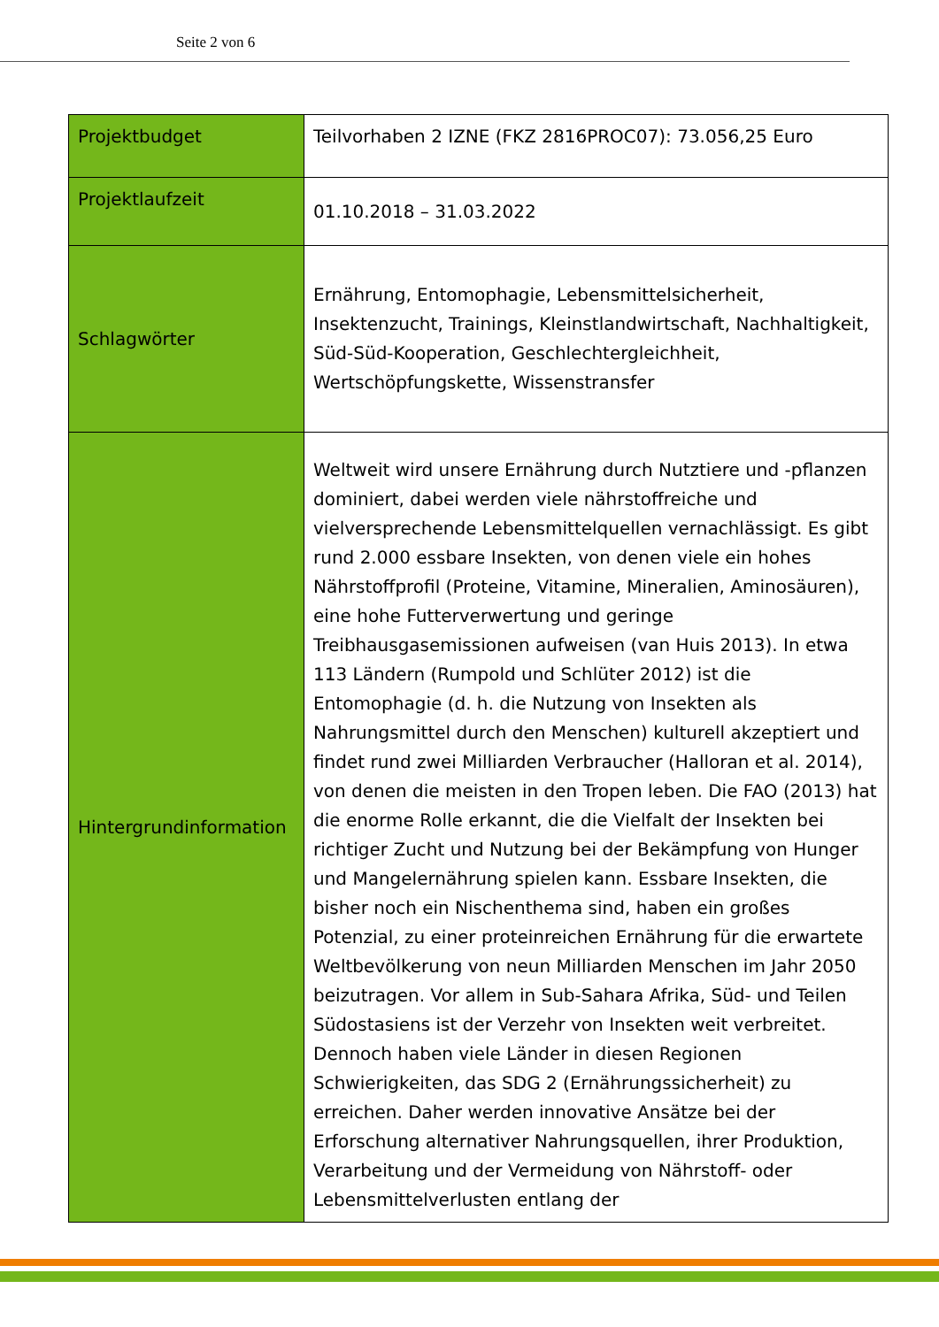Seite 2 von 6
| Projektbudget | Teilvorhaben 2 IZNE (FKZ 2816PROC07): 73.056,25 Euro |
| Projektlaufzeit | 01.10.2018 – 31.03.2022 |
| Schlagwörter | Ernährung, Entomophagie, Lebensmittelsicherheit, Insektenzucht, Trainings, Kleinstlandwirtschaft, Nachhaltigkeit, Süd-Süd-Kooperation, Geschlechtergleichheit, Wertschöpfungskette, Wissenstransfer |
| Hintergrundinformation | Weltweit wird unsere Ernährung durch Nutztiere und -pflanzen dominiert, dabei werden viele nährstoffreiche und vielversprechende Lebensmittelquellen vernachlässigt. Es gibt rund 2.000 essbare Insekten, von denen viele ein hohes Nährstoffprofil (Proteine, Vitamine, Mineralien, Aminosäuren), eine hohe Futterverwertung und geringe Treibhausgasemissionen aufweisen (van Huis 2013). In etwa 113 Ländern (Rumpold und Schlüter 2012) ist die Entomophagie (d. h. die Nutzung von Insekten als Nahrungsmittel durch den Menschen) kulturell akzeptiert und findet rund zwei Milliarden Verbraucher (Halloran et al. 2014), von denen die meisten in den Tropen leben. Die FAO (2013) hat die enorme Rolle erkannt, die die Vielfalt der Insekten bei richtiger Zucht und Nutzung bei der Bekämpfung von Hunger und Mangelernährung spielen kann. Essbare Insekten, die bisher noch ein Nischenthema sind, haben ein großes Potenzial, zu einer proteinreichen Ernährung für die erwartete Weltbevölkerung von neun Milliarden Menschen im Jahr 2050 beizutragen. Vor allem in Sub-Sahara Afrika, Süd- und Teilen Südostasiens ist der Verzehr von Insekten weit verbreitet. Dennoch haben viele Länder in diesen Regionen Schwierigkeiten, das SDG 2 (Ernährungssicherheit) zu erreichen. Daher werden innovative Ansätze bei der Erforschung alternativer Nahrungsquellen, ihrer Produktion, Verarbeitung und der Vermeidung von Nährstoff- oder Lebensmittelverlusten entlang der |